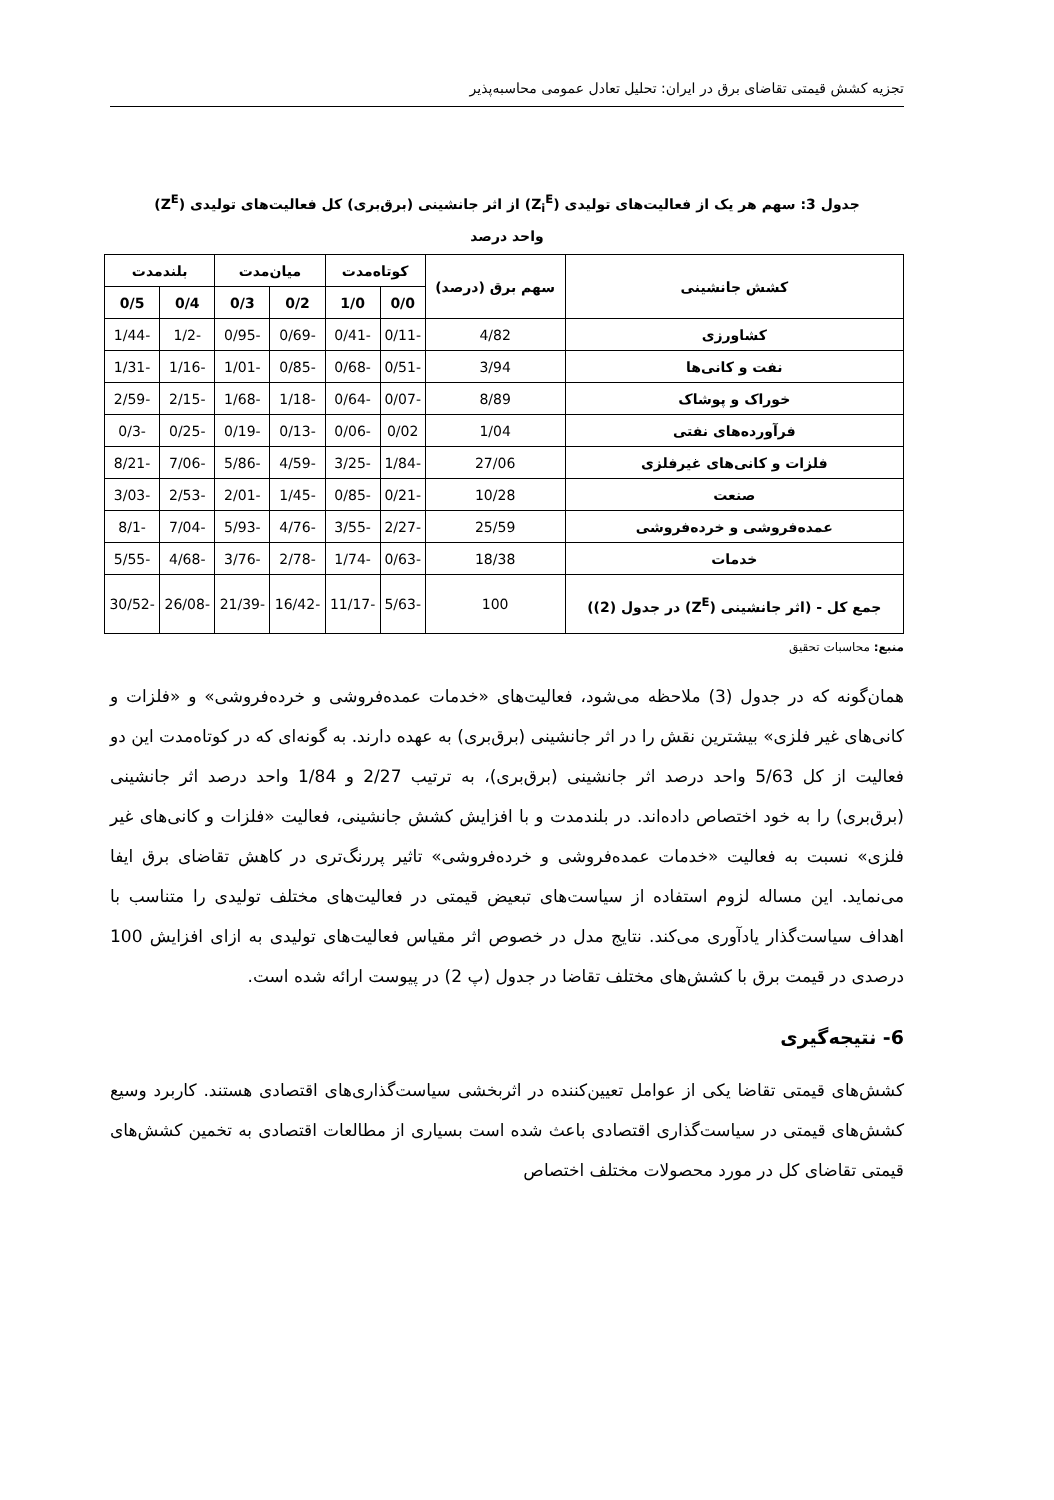تجزیه کشش قیمتی تقاضای برق در ایران: تحلیل تعادل عمومی محاسبه‌پذیر
جدول 3: سهم هر یک از فعالیت‌های تولیدی (Z<sub>i</sub><sup>E</sup>) از اثر جانشینی (برق‌بری) کل فعالیت‌های تولیدی (Z<sup>E</sup>)
واحد درصد
| کشش جانشینی | سهم برق (درصد) | کوتاه‌مدت | | میان‌مدت | | بلندمدت | |
| --- | --- | --- | --- | --- | --- | --- | --- |
| | | 0/0 | 1/0 | 0/2 | 0/3 | 0/4 | 0/5 |
| کشاورزی | 4/82 | -0/11 | -0/41 | -0/69 | -0/95 | -1/2 | -1/44 |
| نفت و کانی‌ها | 3/94 | -0/51 | -0/68 | -0/85 | -1/01 | -1/16 | -1/31 |
| خوراک و پوشاک | 8/89 | -0/07 | -0/64 | -1/18 | -1/68 | -2/15 | -2/59 |
| فرآورده‌های نفتی | 1/04 | 0/02 | -0/06 | -0/13 | -0/19 | -0/25 | -0/3 |
| فلزات و کانی‌های غیرفلزی | 27/06 | -1/84 | -3/25 | -4/59 | -5/86 | -7/06 | -8/21 |
| صنعت | 10/28 | -0/21 | -0/85 | -1/45 | -2/01 | -2/53 | -3/03 |
| عمده‌فروشی و خرده‌فروشی | 25/59 | -2/27 | -3/55 | -4/76 | -5/93 | -7/04 | -8/1 |
| خدمات | 18/38 | -0/63 | -1/74 | -2/78 | -3/76 | -4/68 | -5/55 |
| جمع کل - (اثر جانشینی (Z<sup>E</sup>) در جدول (2)) | 100 | -5/63 | -11/17 | -16/42 | -21/39 | -26/08 | -30/52 |
منبع: محاسبات تحقیق
همان‌گونه که در جدول (3) ملاحظه می‌شود، فعالیت‌های «خدمات عمده‌فروشی و خرده‌فروشی» و «فلزات و کانی‌های غیر فلزی» بیشترین نقش را در اثر جانشینی (برق‌بری) به عهده دارند. به گونه‌ای که در کوتاه‌مدت این دو فعالیت از کل 5/63 واحد درصد اثر جانشینی (برق‌بری)، به ترتیب 2/27 و 1/84 واحد درصد اثر جانشینی (برق‌بری) را به خود اختصاص داده‌اند. در بلندمدت و با افزایش کشش جانشینی، فعالیت «فلزات و کانی‌های غیر فلزی» نسبت به فعالیت «خدمات عمده‌فروشی و خرده‌فروشی» تاثیر پررنگ‌تری در کاهش تقاضای برق ایفا می‌نماید. این مساله لزوم استفاده از سیاست‌های تبعیض قیمتی در فعالیت‌های مختلف تولیدی را متناسب با اهداف سیاست‌گذار یادآوری می‌کند. نتایج مدل در خصوص اثر مقیاس فعالیت‌های تولیدی به ازای افزایش 100 درصدی در قیمت برق با کشش‌های مختلف تقاضا در جدول (پ 2) در پیوست ارائه شده است.
6- نتیجه‌گیری
کشش‌های قیمتی تقاضا یکی از عوامل تعیین‌کننده در اثربخشی سیاست‌گذاری‌های اقتصادی هستند. کاربرد وسیع کشش‌های قیمتی در سیاست‌گذاری اقتصادی باعث شده است بسیاری از مطالعات اقتصادی به تخمین کشش‌های قیمتی تقاضای کل در مورد محصولات مختلف اختصاص